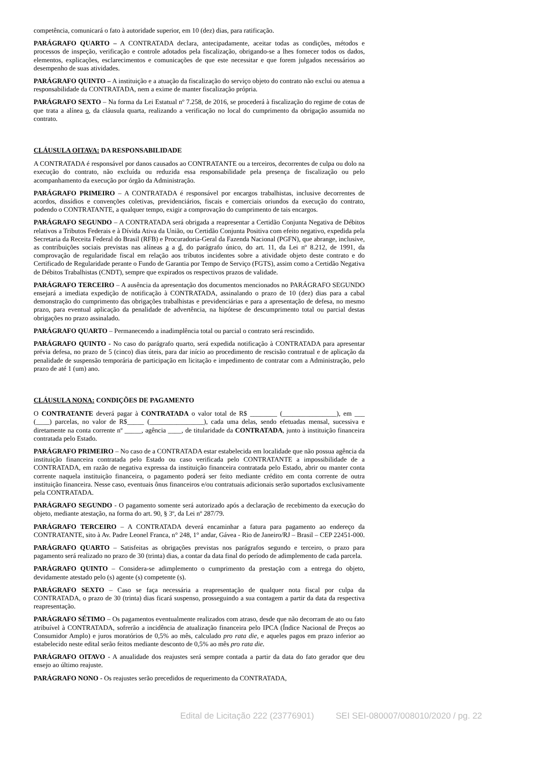competência, comunicará o fato à autoridade superior, em 10 (dez) dias, para ratificação.
PARÁGRAFO QUARTO – A CONTRATADA declara, antecipadamente, aceitar todas as condições, métodos e processos de inspeção, verificação e controle adotados pela fiscalização, obrigando-se a lhes fornecer todos os dados, elementos, explicações, esclarecimentos e comunicações de que este necessitar e que forem julgados necessários ao desempenho de suas atividades.
PARÁGRAFO QUINTO – A instituição e a atuação da fiscalização do serviço objeto do contrato não exclui ou atenua a responsabilidade da CONTRATADA, nem a exime de manter fiscalização própria.
PARÁGRAFO SEXTO – Na forma da Lei Estatual nº 7.258, de 2016, se procederá à fiscalização do regime de cotas de que trata a alínea o, da cláusula quarta, realizando a verificação no local do cumprimento da obrigação assumida no contrato.
CLÁUSULA OITAVA: DA RESPONSABILIDADE
A CONTRATADA é responsável por danos causados ao CONTRATANTE ou a terceiros, decorrentes de culpa ou dolo na execução do contrato, não excluída ou reduzida essa responsabilidade pela presença de fiscalização ou pelo acompanhamento da execução por órgão da Administração.
PARÁGRAFO PRIMEIRO – A CONTRATADA é responsável por encargos trabalhistas, inclusive decorrentes de acordos, dissídios e convenções coletivas, previdenciários, fiscais e comerciais oriundos da execução do contrato, podendo o CONTRATANTE, a qualquer tempo, exigir a comprovação do cumprimento de tais encargos.
PARÁGRAFO SEGUNDO – A CONTRATADA será obrigada a reapresentar a Certidão Conjunta Negativa de Débitos relativos a Tributos Federais e à Dívida Ativa da União, ou Certidão Conjunta Positiva com efeito negativo, expedida pela Secretaria da Receita Federal do Brasil (RFB) e Procuradoria-Geral da Fazenda Nacional (PGFN), que abrange, inclusive, as contribuições sociais previstas nas alíneas a a d, do parágrafo único, do art. 11, da Lei nº 8.212, de 1991, da comprovação de regularidade fiscal em relação aos tributos incidentes sobre a atividade objeto deste contrato e do Certificado de Regularidade perante o Fundo de Garantia por Tempo de Serviço (FGTS), assim como a Certidão Negativa de Débitos Trabalhistas (CNDT), sempre que expirados os respectivos prazos de validade.
PARÁGRAFO TERCEIRO – A ausência da apresentação dos documentos mencionados no PARÁGRAFO SEGUNDO ensejará a imediata expedição de notificação à CONTRATADA, assinalando o prazo de 10 (dez) dias para a cabal demonstração do cumprimento das obrigações trabalhistas e previdenciárias e para a apresentação de defesa, no mesmo prazo, para eventual aplicação da penalidade de advertência, na hipótese de descumprimento total ou parcial destas obrigações no prazo assinalado.
PARÁGRAFO QUARTO – Permanecendo a inadimplência total ou parcial o contrato será rescindido.
PARÁGRAFO QUINTO - No caso do parágrafo quarto, será expedida notificação à CONTRATADA para apresentar prévia defesa, no prazo de 5 (cinco) dias úteis, para dar início ao procedimento de rescisão contratual e de aplicação da penalidade de suspensão temporária de participação em licitação e impedimento de contratar com a Administração, pelo prazo de até 1 (um) ano.
CLÁUSULA NONA: CONDIÇÕES DE PAGAMENTO
O CONTRATANTE deverá pagar à CONTRATADA o valor total de R$ ________ (________________), em ___ (____) parcelas, no valor de R$_____ (________________), cada uma delas, sendo efetuadas mensal, sucessiva e diretamente na conta corrente nº _____, agência ____, de titularidade da CONTRATADA, junto à instituição financeira contratada pelo Estado.
PARÁGRAFO PRIMEIRO – No caso de a CONTRATADA estar estabelecida em localidade que não possua agência da instituição financeira contratada pelo Estado ou caso verificada pelo CONTRATANTE a impossibilidade de a CONTRATADA, em razão de negativa expressa da instituição financeira contratada pelo Estado, abrir ou manter conta corrente naquela instituição financeira, o pagamento poderá ser feito mediante crédito em conta corrente de outra instituição financeira. Nesse caso, eventuais ônus financeiros e/ou contratuais adicionais serão suportados exclusivamente pela CONTRATADA.
PARÁGRAFO SEGUNDO - O pagamento somente será autorizado após a declaração de recebimento da execução do objeto, mediante atestação, na forma do art. 90, § 3º, da Lei nº 287/79.
PARÁGRAFO TERCEIRO – A CONTRATADA deverá encaminhar a fatura para pagamento ao endereço da CONTRATANTE, sito à Av. Padre Leonel Franca, n° 248, 1° andar, Gávea - Rio de Janeiro/RJ – Brasil – CEP 22451-000.
PARÁGRAFO QUARTO – Satisfeitas as obrigações previstas nos parágrafos segundo e terceiro, o prazo para pagamento será realizado no prazo de 30 (trinta) dias, a contar da data final do período de adimplemento de cada parcela.
PARÁGRAFO QUINTO – Considera-se adimplemento o cumprimento da prestação com a entrega do objeto, devidamente atestado pelo (s) agente (s) competente (s).
PARÁGRAFO SEXTO – Caso se faça necessária a reapresentação de qualquer nota fiscal por culpa da CONTRATADA, o prazo de 30 (trinta) dias ficará suspenso, prosseguindo a sua contagem a partir da data da respectiva reapresentação.
PARÁGRAFO SÉTIMO – Os pagamentos eventualmente realizados com atraso, desde que não decorram de ato ou fato atribuível à CONTRATADA, sofrerão a incidência de atualização financeira pelo IPCA (Índice Nacional de Preços ao Consumidor Amplo) e juros moratórios de 0,5% ao mês, calculado pro rata die, e aqueles pagos em prazo inferior ao estabelecido neste edital serão feitos mediante desconto de 0,5% ao mês pro rata die.
PARÁGRAFO OITAVO - A anualidade dos reajustes será sempre contada a partir da data do fato gerador que deu ensejo ao último reajuste.
PARÁGRAFO NONO - Os reajustes serão precedidos de requerimento da CONTRATADA,
Edital de Licitação 222 (23776901) SEI SEI-080007/008010/2020 / pg. 22